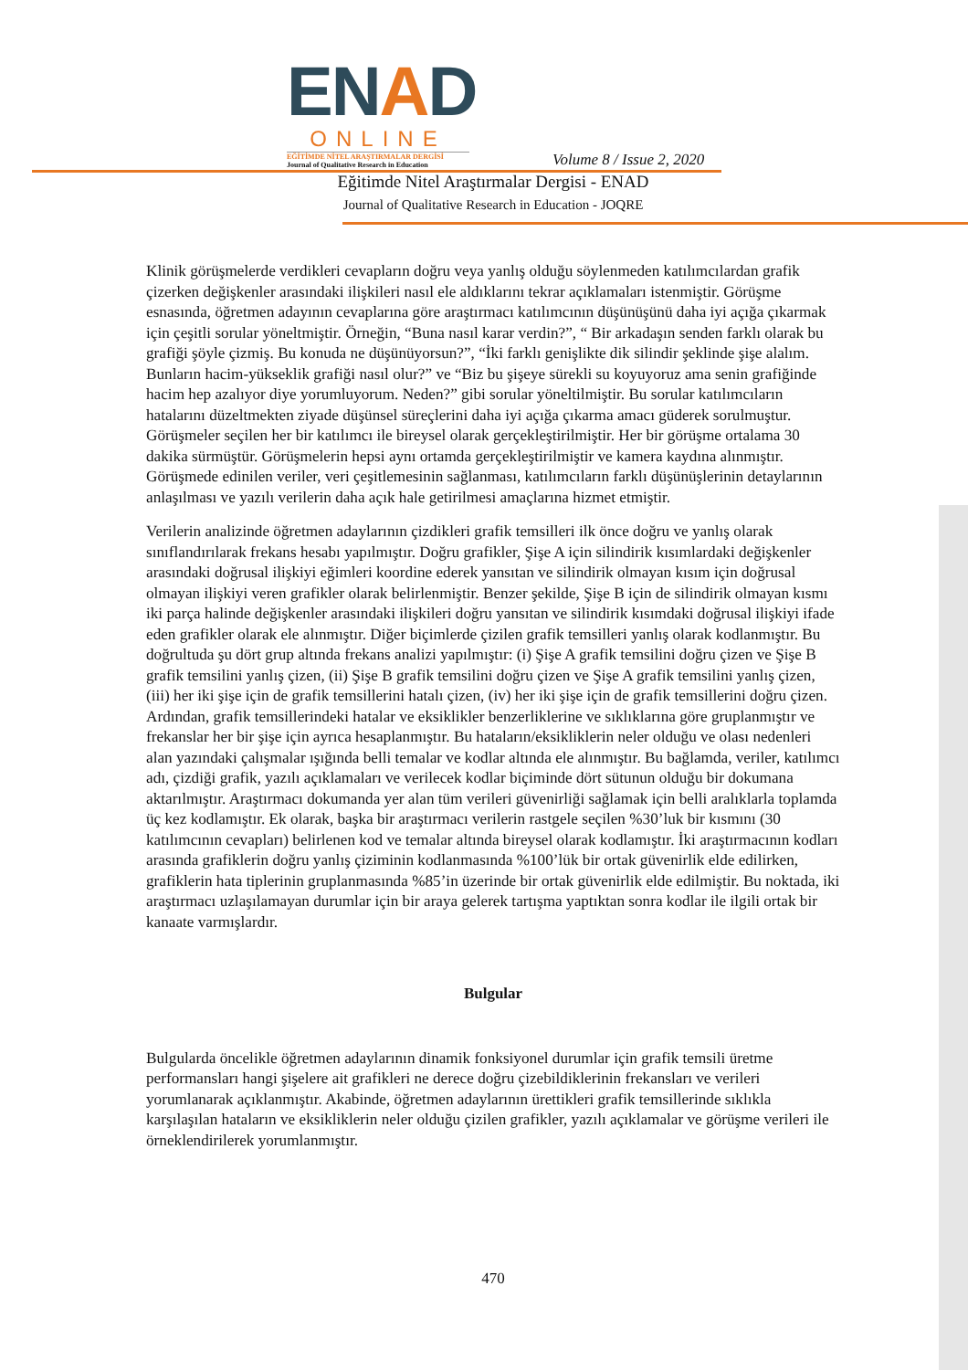ENAD
ONLINE
EĞİTİMDE NİTEL ARAŞTIRMALAR DERGİSİ
Journal of Qualitative Research in Education
Volume 8 / Issue 2, 2020
Eğitimde Nitel Araştırmalar Dergisi - ENAD
Journal of Qualitative Research in Education - JOQRE
Klinik görüşmelerde verdikleri cevapların doğru veya yanlış olduğu söylenmeden katılımcılardan grafik çizerken değişkenler arasındaki ilişkileri nasıl ele aldıklarını tekrar açıklamaları istenmiştir. Görüşme esnasında, öğretmen adayının cevaplarına göre araştırmacı katılımcının düşünüşünü daha iyi açığa çıkarmak için çeşitli sorular yöneltmiştir. Örneğin, “Buna nasıl karar verdin?”, “ Bir arkadaşın senden farklı olarak bu grafiği şöyle çizmiş. Bu konuda ne düşünüyorsun?”, “İki farklı genişlikte dik silindir şeklinde şişe alalım. Bunların hacim-yükseklik grafiği nasıl olur?” ve “Biz bu şişeye sürekli su koyuyoruz ama senin grafiğinde hacim hep azalıyor diye yorumluyorum. Neden?” gibi sorular yöneltilmiştir. Bu sorular katılımcıların hatalarını düzeltmekten ziyade düşünsel süreçlerini daha iyi açığa çıkarma amacı güderek sorulmuştur. Görüşmeler seçilen her bir katılımcı ile bireysel olarak gerçekleştirilmiştir. Her bir görüşme ortalama 30 dakika sürmüştür. Görüşmelerin hepsi aynı ortamda gerçekleştirilmiştir ve kamera kaydına alınmıştır. Görüşmede edinilen veriler, veri çeşitlemesinin sağlanması, katılımcıların farklı düşünüşlerinin detaylarının anlaşılması ve yazılı verilerin daha açık hale getirilmesi amaçlarına hizmet etmiştir.
Verilerin analizinde öğretmen adaylarının çizdikleri grafik temsilleri ilk önce doğru ve yanlış olarak sınıflandırılarak frekans hesabı yapılmıştır. Doğru grafikler, Şişe A için silindirik kısımlardaki değişkenler arasındaki doğrusal ilişkiyi eğimleri koordine ederek yansıtan ve silindirik olmayan kısım için doğrusal olmayan ilişkiyi veren grafikler olarak belirlenmiştir. Benzer şekilde, Şişe B için de silindirik olmayan kısmı iki parça halinde değişkenler arasındaki ilişkileri doğru yansıtan ve silindirik kısımdaki doğrusal ilişkiyi ifade eden grafikler olarak ele alınmıştır. Diğer biçimlerde çizilen grafik temsilleri yanlış olarak kodlanmıştır. Bu doğrultuda şu dört grup altında frekans analizi yapılmıştır: (i) Şişe A grafik temsilini doğru çizen ve Şişe B grafik temsilini yanlış çizen, (ii) Şişe B grafik temsilini doğru çizen ve Şişe A grafik temsilini yanlış çizen, (iii) her iki şişe için de grafik temsillerini hatalı çizen, (iv) her iki şişe için de grafik temsillerini doğru çizen. Ardından, grafik temsillerindeki hatalar ve eksiklikler benzerliklerine ve sıklıklarına göre gruplanmıştır ve frekanslar her bir şişe için ayrıca hesaplanmıştır. Bu hataların/eksikliklerin neler olduğu ve olası nedenleri alan yazındaki çalışmalar ışığında belli temalar ve kodlar altında ele alınmıştır. Bu bağlamda, veriler, katılımcı adı, çizdiği grafik, yazılı açıklamaları ve verilecek kodlar biçiminde dört sütunun olduğu bir dokumana aktarılmıştır. Araştırmacı dokumanda yer alan tüm verileri güvenirliği sağlamak için belli aralıklarla toplamda üç kez kodlamıştır. Ek olarak, başka bir araştırmacı verilerin rastgele seçilen %30’luk bir kısmını (30 katılımcının cevapları) belirlenen kod ve temalar altında bireysel olarak kodlamıştır. İki araştırmacının kodları arasında grafiklerin doğru yanlış çiziminin kodlanmasında %100’lük bir ortak güvenirlik elde edilirken, grafiklerin hata tiplerinin gruplanmasında %85’in üzerinde bir ortak güvenirlik elde edilmiştir. Bu noktada, iki araştırmacı uzlaşılamayan durumlar için bir araya gelerek tartışma yaptıktan sonra kodlar ile ilgili ortak bir kanaate varmışlardır.
Bulgular
Bulgularda öncelikle öğretmen adaylarının dinamik fonksiyonel durumlar için grafik temsili üretme performansları hangi şişelere ait grafikleri ne derece doğru çizebildiklerinin frekansları ve verileri yorumlanarak açıklanmıştır. Akabinde, öğretmen adaylarının ürettikleri grafik temsillerinde sıklıkla karşılaşılan hataların ve eksikliklerin neler olduğu çizilen grafikler, yazılı açıklamalar ve görüşme verileri ile örneklendirilerek yorumlanmıştır.
470